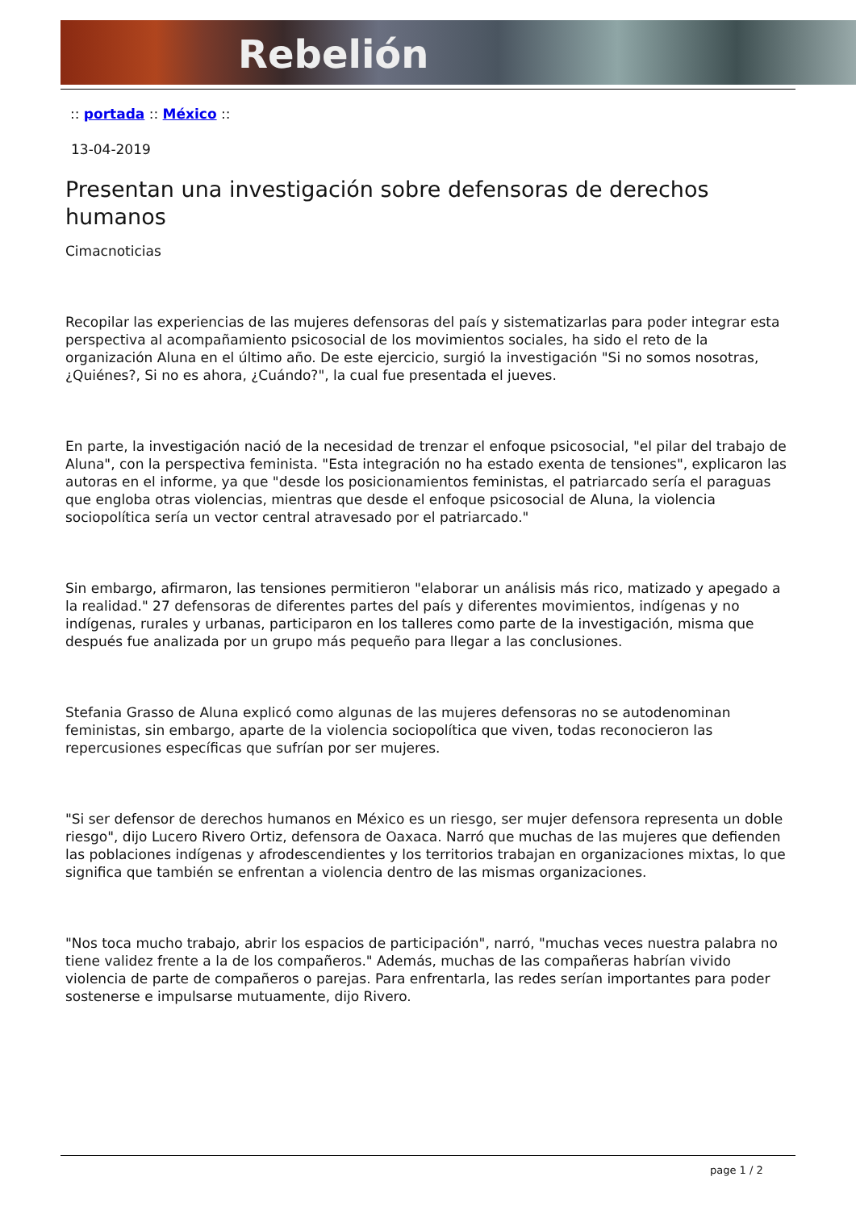Rebelión
:: portada :: México ::
13-04-2019
Presentan una investigación sobre defensoras de derechos humanos
Cimacnoticias
Recopilar las experiencias de las mujeres defensoras del país y sistematizarlas para poder integrar esta perspectiva al acompañamiento psicosocial de los movimientos sociales, ha sido el reto de la organización Aluna en el último año. De este ejercicio, surgió la investigación "Si no somos nosotras, ¿Quiénes?, Si no es ahora, ¿Cuándo?", la cual fue presentada el jueves.
En parte, la investigación nació de la necesidad de trenzar el enfoque psicosocial, "el pilar del trabajo de Aluna", con la perspectiva feminista. "Esta integración no ha estado exenta de tensiones", explicaron las autoras en el informe, ya que "desde los posicionamientos feministas, el patriarcado sería el paraguas que engloba otras violencias, mientras que desde el enfoque psicosocial de Aluna, la violencia sociopolítica sería un vector central atravesado por el patriarcado."
Sin embargo, afirmaron, las tensiones permitieron "elaborar un análisis más rico, matizado y apegado a la realidad." 27 defensoras de diferentes partes del país y diferentes movimientos, indígenas y no indígenas, rurales y urbanas, participaron en los talleres como parte de la investigación, misma que después fue analizada por un grupo más pequeño para llegar a las conclusiones.
Stefania Grasso de Aluna explicó como algunas de las mujeres defensoras no se autodenominan feministas, sin embargo, aparte de la violencia sociopolítica que viven, todas reconocieron las repercusiones específicas que sufrían por ser mujeres.
"Si ser defensor de derechos humanos en México es un riesgo, ser mujer defensora representa un doble riesgo", dijo Lucero Rivero Ortiz, defensora de Oaxaca. Narró que muchas de las mujeres que defienden las poblaciones indígenas y afrodescendientes y los territorios trabajan en organizaciones mixtas, lo que significa que también se enfrentan a violencia dentro de las mismas organizaciones.
"Nos toca mucho trabajo, abrir los espacios de participación", narró, "muchas veces nuestra palabra no tiene validez frente a la de los compañeros." Además, muchas de las compañeras habrían vivido violencia de parte de compañeros o parejas. Para enfrentarla, las redes serían importantes para poder sostenerse e impulsarse mutuamente, dijo Rivero.
page 1 / 2